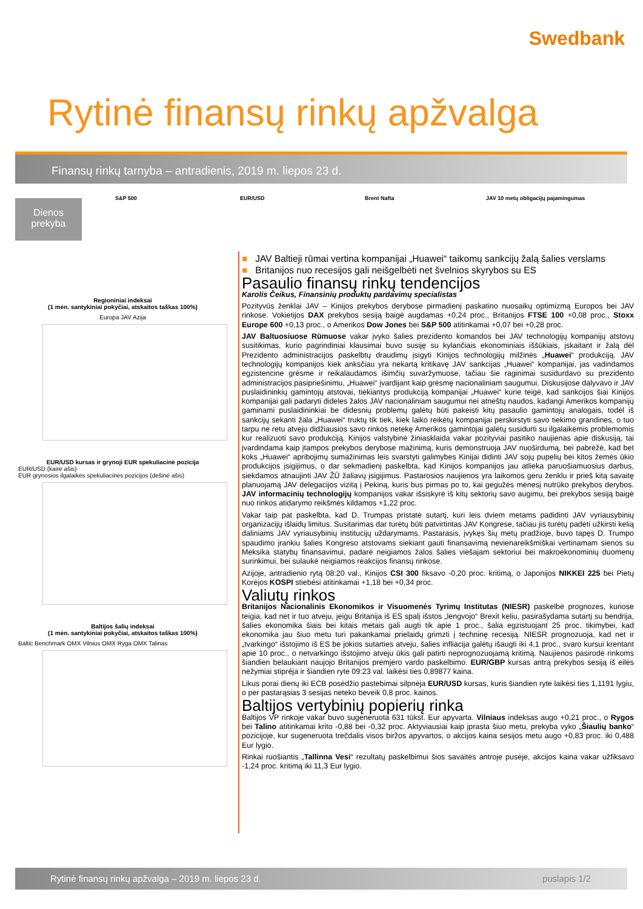Swedbank
Rytinė finansų rinkų apžvalga
Finansų rinkų tarnyba – antradienis, 2019 m. liepos 23 d.
Dienos
prekyba
S&P 500 EUR/USD Brent Nafta
JAV 10 metų obligacijų pajamingumas
Regioniniai indeksai
(1 mėn. santykiniai pokyčiai, atskaitos taškas 100%)
Europa JAV Azija
EUR/USD kursas ir grynoji EUR spekuliacinė pozicija
EUR/USD (kairė ašis)
EUR grynosios ilgalaikės spekuliacinės pozicijos (dešinė ašis)
Baltijos šalių indeksai
(1 mėn. santykiniai pokyčiai, atskaitos taškas 100%)
Baltic Benchmark OMX Vilnius OMX Ryga OMX Talinas
■ JAV Baltieji rūmai vertina kompanijai „Huawei“ taikomų sankcijų žalą šalies verslams
■ Britanijos nuo recesijos gali neišgelbėti net švelnios skyrybos su ES
Pasaulio finansų rinkų tendencijos
Karolis Čeikus, Finansinių produktų pardavimų specialistas
Pozityvūs ženklai JAV – Kinijos prekybos derybose pirmadienį paskatino nuosaikų optimizmą Europos bei JAV rinkose. Vokietijos DAX prekybos sesiją baigė augdamas +0,24 proc., Britanijos FTSE 100 +0,08 proc., Stoxx Europe 600 +0,13 proc., o Amerikos Dow Jones bei S&P 500 atitinkamai +0,07 bei +0,28 proc.
JAV Baltuosiuose Rūmuose vakar įvyko šalies prezidento komandos bei JAV technologijų kompanijų atstovų susitikimas, kurio pagrindiniai klausimai buvo susiję su kylančiais ekonominiais iššūkiais, įskaitant ir žalą dėl Prezidento administracijos paskelbtų draudimų įsigyti Kinijos technologijų milžinės „Huawei“ produkciją. JAV technologijų kompanijos kiek anksčiau yra nekartą kritikavę JAV sankcijas „Huawei“ kompanijai, jas vadindamos egzistencine grėsme ir reikalaudamos išimčių suvaržymuose, tačiau šie raginimai susidurdavo su prezidento administracijos pasipriešinimu, „Huawei“ įvardijant kaip grėsmę nacionaliniam saugumui. Diskusijose dalyvavo ir JAV puslaidininkių gamintojų atstovai, tiekiantys produkciją kompanijai „Huawei“ kurie teigė, kad sankcijos šiai Kinijos kompanijai gali padaryti dideles žalos JAV nacionaliniam saugumui nei atneštų naudos, kadangi Amerikos kompanijų gaminami puslaidininkiai be didesnių problemų galėtų būti pakeisti kitų pasaulio gamintojų analogais, todėl iš sankcijų sekanti žala „Huawei“ truktų tik tiek, kiek laiko reikėtų kompanijai perskirstyti savo tiekimo grandines, o tuo tarpu ne retu atveju didžiausios savo rinkos netekę Amerikos gamintojai galėtų susidurti su ilgalaikėmis problemomis kur realizuoti savo produkciją. Kinijos valstybinė žiniasklaida vakar pozityviai pasitiko naujienas apie diskusiją, tai įvardindama kaip įtampos prekybos derybose mažinimą, kuris demonstruoja JAV nuoširdumą, bei pabrėžė, kad bet koks „Huawei“ apribojimų sumažinimas leis svarstyti galimybes Kinijai didinti JAV sojų pupelių bei kitos žemės ūkio produkcijos įsigijimus, o dar sekmadienį paskelbta, kad Kinijos kompanijos jau atlieka paruošiamuosius darbus, siekdamos atnaujinti JAV ŽŪ žaliavų įsigijimus. Pastarosios naujienos yra laikomos geru ženklu ir prieš kitą savaitę planuojamą JAV delegacijos vizitą į Pekiną, kuris bus pirmas po to, kai gegužės mėnesį nutrūko prekybos derybos. JAV informacinių technologijų kompanijos vakar išsiskyrė iš kitų sektorių savo augimu, bei prekybos sesiją baigė nuo rinkos atidarymo reikšmės kildamos +1,22 proc.
Vakar taip pat paskelbta, kad D. Trumpas pristatė sutartį, kuri leis dviem metams padidinti JAV vyriausybinių organizacijų išlaidų limitus. Susitarimas dar turėtų būti patvirtintas JAV Kongrese, tačiau jis turėtų padėti užkirsti kelią daliniams JAV vyriausybinių institucijų uždarymams. Pastarasis, įvykęs šių metų pradžioje, buvo tapęs D. Trumpo spaudimo įrankiu šalies Kongreso atstovams siekiant gauti finansavimą nevienareikšmiškai vertinamam sienos su Meksika statybų finansavimui, padarė neigiamos žalos šalies viešajam sektoriui bei makroekonominių duomenų surinkimui, bei sulaukė neigiamos reakcijos finansų rinkose.
Azijoje, antradienio rytą 08:20 val., Kinijos CSI 300 fiksavo -0,20 proc. kritimą, o Japonijos NIKKEI 225 bei Pietų Korėjos KOSPI stiebėsi atitinkamai +1,18 bei +0,34 proc.
Valiutų rinkos
Britanijos Nacionalinis Ekonomikos ir Visuomenės Tyrimų Institutas (NIESR) paskelbė prognozes, kuriose teigia, kad net ir tuo atveju, jeigu Britanija iš ES spalį išstos „lengvojo“ Brexit keliu, pasirašydama sutartį su bendrija, šalies ekonomika šiais bei kitais metais gali augti tik apie 1 proc., šalia egzistuojant 25 proc. tikimybei, kad ekonomika jau šiuo metu turi pakankamai prielaidų grimzti į techninę recesiją. NIESR prognozuoja, kad net ir „tvarkingo“ išstojimo iš ES be jokios sutarties atveju, šalies infliacija galėtų išaugti iki 4,1 proc., svaro kursui krentant apie 10 proc., o netvarkingo išstojimo atveju ūkis gali patirti neprognozuojamą kritimą. Naujienos pasirodė rinkoms šiandien belaukiant naujojo Britanijos premjero vardo paskelbimo. EUR/GBP kursas antrą prekybos sesiją iš eilės nežymiai stipréja ir šiandien ryte 09:23 val. laikėsi ties 0,89877 kaina.
Likus porai dienų iki ECB posėdžio pastebimai silpnėja EUR/USD kursas, kuris šiandien ryte laikėsi ties 1,1191 lygiu, o per pastarąsias 3 sesijas neteko beveik 0,8 proc. kainos.
Baltijos vertybinių popierių rinka
Baltijos VP rinkoje vakar buvo sugeneruota 631 tūkst. Eur apyvarta. Vilniaus indeksas augo +0,21 proc., o Rygos bei Talino atitinkamai krito -0,88 bei -0,32 proc. Aktyviausiai kaip įprasta šiuo metu, prekyba vyko „Šiaulių banko“ pozicijoje, kur sugeneruota trečdalis visos biržos apyvartos, o akcijos kaina sesijos metu augo +0,83 proc. iki 0,488 Eur lygio.
Rinkai ruošiantis „Tallinna Vesi“ rezultatų paskelbimui šios savaitės antroje pusėje, akcijos kaina vakar užfiksavo -1,24 proc. kritimą iki 11,3 Eur lygio.
Rytinė finansų rinkų apžvalga – 2019 m. liepos 23 d. puslapis 1/2